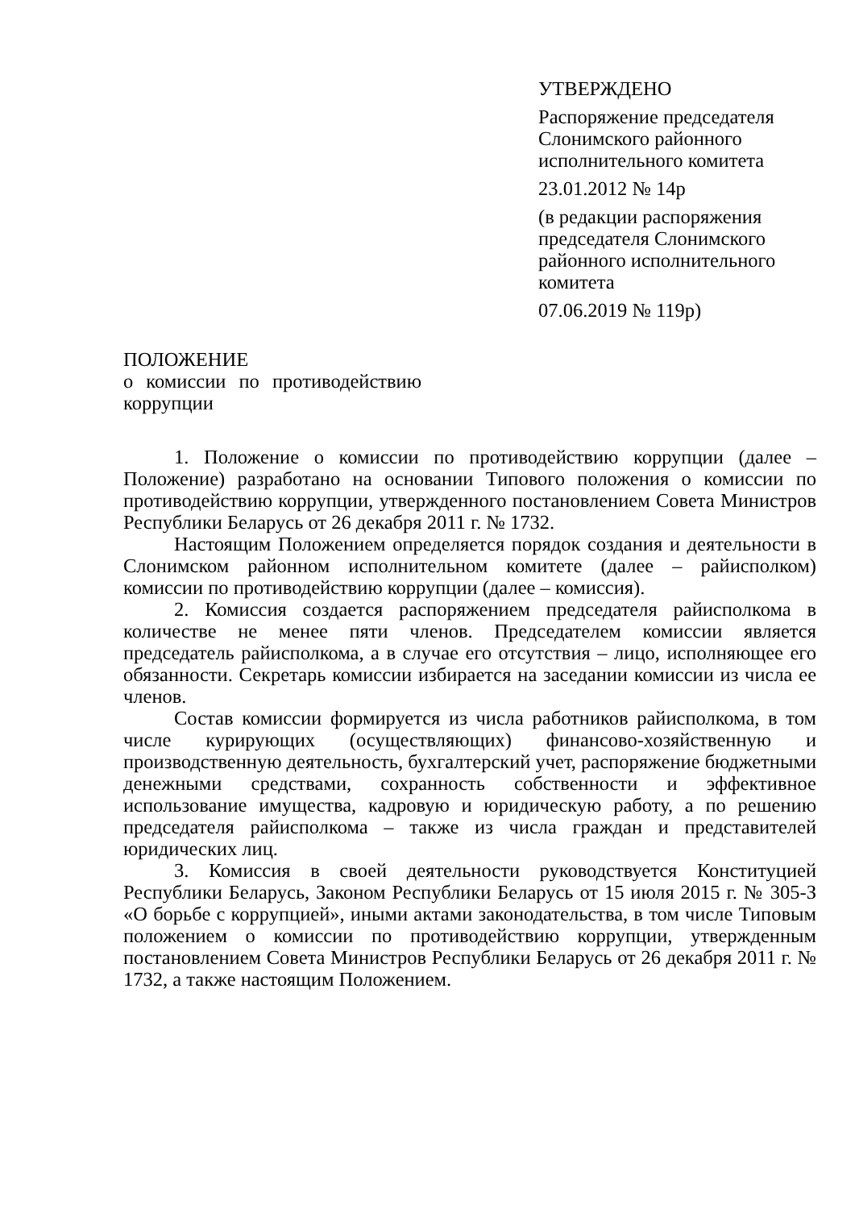УТВЕРЖДЕНО
Распоряжение председателя Слонимского районного исполнительного комитета
23.01.2012 № 14р
(в редакции распоряжения председателя Слонимского районного исполнительного комитета
07.06.2019 № 119р)
ПОЛОЖЕНИЕ
о комиссии по противодействию коррупции
1. Положение о комиссии по противодействию коррупции (далее – Положение) разработано на основании Типового положения о комиссии по противодействию коррупции, утвержденного постановлением Совета Министров Республики Беларусь от 26 декабря 2011 г. № 1732.
Настоящим Положением определяется порядок создания и деятельности в Слонимском районном исполнительном комитете (далее – райисполком) комиссии по противодействию коррупции (далее – комиссия).
2. Комиссия создается распоряжением председателя райисполкома в количестве не менее пяти членов. Председателем комиссии является председатель райисполкома, а в случае его отсутствия – лицо, исполняющее его обязанности. Секретарь комиссии избирается на заседании комиссии из числа ее членов.
Состав комиссии формируется из числа работников райисполкома, в том числе курирующих (осуществляющих) финансово-хозяйственную и производственную деятельность, бухгалтерский учет, распоряжение бюджетными денежными средствами, сохранность собственности и эффективное использование имущества, кадровую и юридическую работу, а по решению председателя райисполкома – также из числа граждан и представителей юридических лиц.
3. Комиссия в своей деятельности руководствуется Конституцией Республики Беларусь, Законом Республики Беларусь от 15 июля 2015 г. № 305-З «О борьбе с коррупцией», иными актами законодательства, в том числе Типовым положением о комиссии по противодействию коррупции, утвержденным постановлением Совета Министров Республики Беларусь от 26 декабря 2011 г. № 1732, а также настоящим Положением.